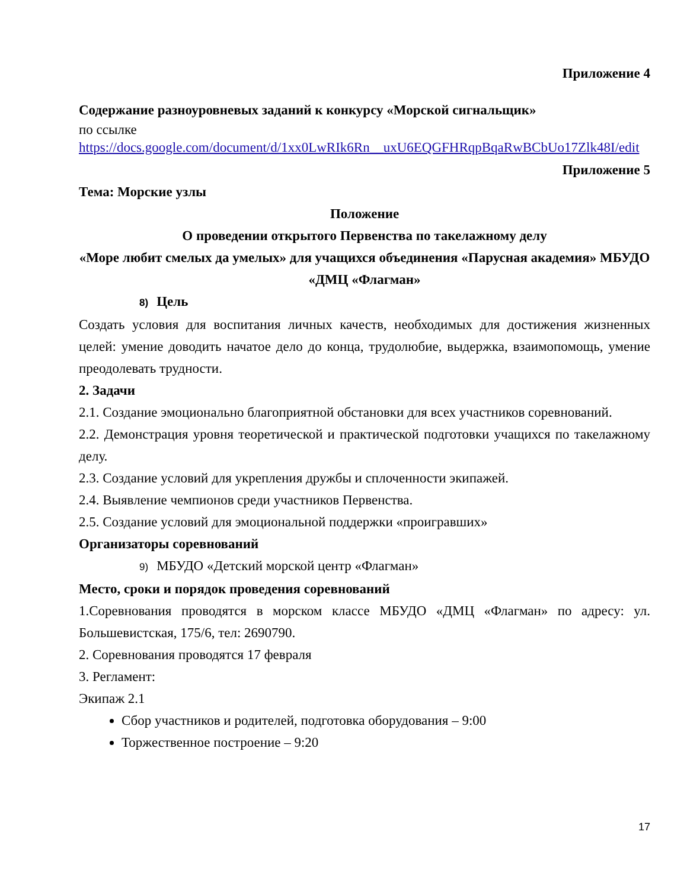Приложение 4
Содержание разноуровневых заданий к конкурсу «Морской сигнальщик»
по ссылке
https://docs.google.com/document/d/1xx0LwRIk6Rn__uxU6EQGFHRqpBqaRwBCbUo17Zlk48I/edit
Приложение 5
Тема: Морские узлы
Положение
О проведении открытого Первенства по такелажному делу
«Море любит смелых да умелых» для учащихся объединения «Парусная академия» МБУДО «ДМЦ «Флагман»
8) Цель
Создать условия для воспитания личных качеств, необходимых для достижения жизненных целей: умение доводить начатое дело до конца, трудолюбие, выдержка, взаимопомощь, умение преодолевать трудности.
2. Задачи
2.1. Создание эмоционально благоприятной обстановки для всех участников соревнований.
2.2. Демонстрация уровня теоретической и практической подготовки учащихся по такелажному делу.
2.3. Создание условий для укрепления дружбы и сплоченности экипажей.
2.4. Выявление чемпионов среди участников Первенства.
2.5. Создание условий для эмоциональной поддержки «проигравших»
Организаторы соревнований
9) МБУДО «Детский морской центр «Флагман»
Место, сроки и порядок проведения соревнований
1.Соревнования проводятся в морском классе МБУДО «ДМЦ «Флагман» по адресу: ул. Большевистская, 175/6, тел: 2690790.
2. Соревнования проводятся 17 февраля
3. Регламент:
Экипаж 2.1
Сбор участников и родителей, подготовка оборудования – 9:00
Торжественное построение – 9:20
17